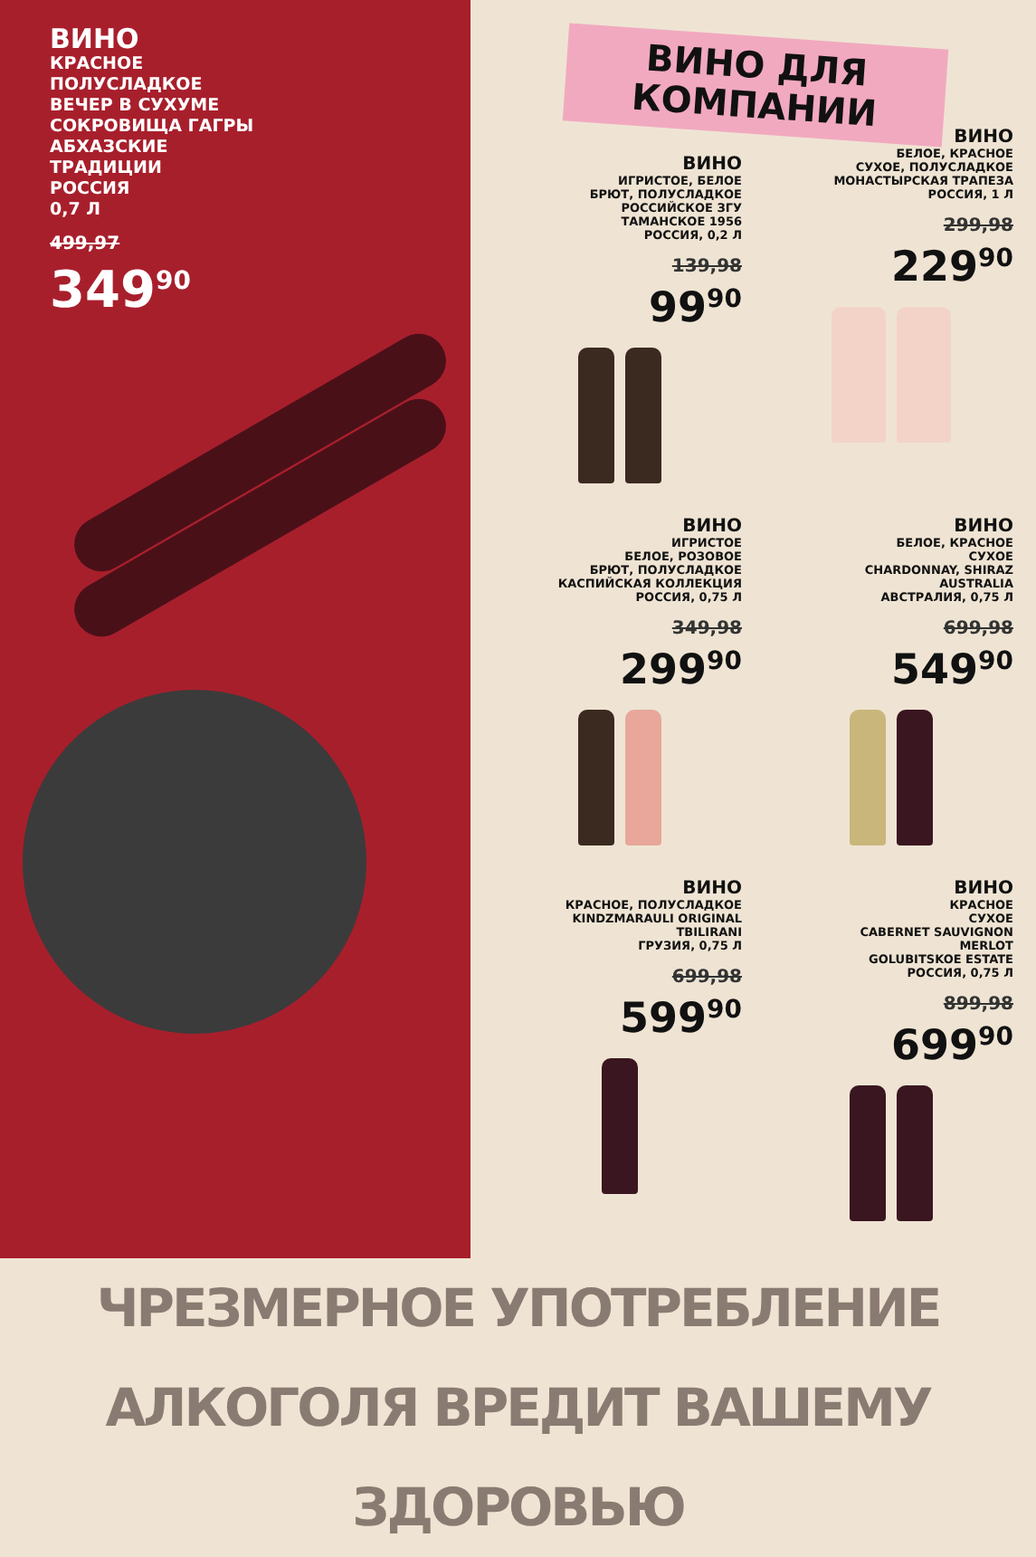ВИНО
КРАСНОЕ
ПОЛУСЛАДКОЕ
ВЕЧЕР В СУХУМЕ
СОКРОВИЩА ГАГРЫ
АБХАЗСКИЕ
ТРАДИЦИИ
РОССИЯ
0,7 Л
499,97
349<sup>90</sup>
ВИНО ДЛЯ
КОМПАНИИ
ВИНО
ИГРИСТОЕ, БЕЛОЕ
БРЮТ, ПОЛУСЛАДКОЕ
РОССИЙСКОЕ ЗГУ
ТАМАНСКОЕ 1956
РОССИЯ, 0,2 Л
139,98
99<sup>90</sup>
ВИНО
БЕЛОЕ, КРАСНОЕ
СУХОЕ, ПОЛУСЛАДКОЕ
МОНАСТЫРСКАЯ ТРАПЕЗА
РОССИЯ, 1 Л
299,98
229<sup>90</sup>
ВИНО
ИГРИСТОЕ
БЕЛОЕ, РОЗОВОЕ
БРЮТ, ПОЛУСЛАДКОЕ
КАСПИЙСКАЯ КОЛЛЕКЦИЯ
РОССИЯ, 0,75 Л
349,98
299<sup>90</sup>
ВИНО
БЕЛОЕ, КРАСНОЕ
СУХОЕ
CHARDONNAY, SHIRAZ
AUSTRALIA
АВСТРАЛИЯ, 0,75 Л
699,98
549<sup>90</sup>
ВИНО
КРАСНОЕ, ПОЛУСЛАДКОЕ
KINDZMARAULI ORIGINAL
TBILIRANI
ГРУЗИЯ, 0,75 Л
699,98
599<sup>90</sup>
ВИНО
КРАСНОЕ
СУХОЕ
CABERNET SAUVIGNON
MERLOT
GOLUBITSKOE ESTATE
РОССИЯ, 0,75 Л
899,98
699<sup>90</sup>
ЧРЕЗМЕРНОЕ УПОТРЕБЛЕНИЕ АЛКОГОЛЯ ВРЕДИТ ВАШЕМУ ЗДОРОВЬЮ